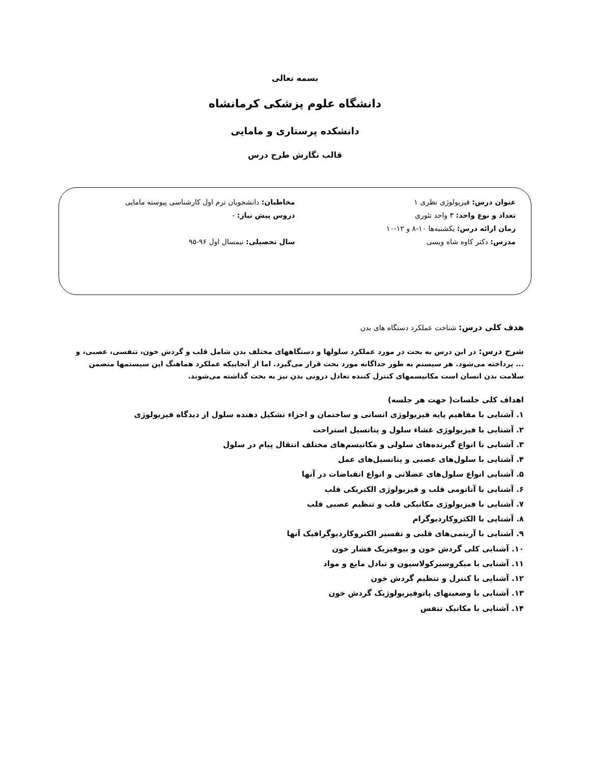بسمه تعالی
دانشگاه علوم پزشکی کرمانشاه
دانشکده پرستاری و مامایی
قالب نگارش طرح درس
عنوان درس: فیزیولوژی نظری ۱
مخاطبان: دانشجویان ترم اول کارشناسی پیوسته مامایی
تعداد و نوع واحد: ۳ واحد تئوری
دروس پیش نیاز: -
زمان ارائه درس: یکشنبه‌ها ۱۰-۸ و ۱۲-۱۰
مدرس: دکتر کاوه شاه ویسی
سال تحصیلی: نیمسال اول ۹۶-۹۵
هدف کلی درس: شناخت عملکرد دستگاه های بدن
شرح درس: در این درس به بحث در مورد عملکرد سلولها و دستگاههای مختلف بدن شامل قلب و گردش خون، تنفسی، عصبی، و ... پرداخته می‌شود. هر سیستم به طور جداگانه مورد بحث قرار می‌گیرد. اما از آنجاییکه عملکرد هماهنگ این سیستمها متضمن سلامت بدن انسان است مکانیسمهای کنترل کننده تعادل درونی بدن نیز به بحث گذاشته می‌شوند.
اهداف کلی جلسات( جهت هر جلسه)
۱. آشنایی با مفاهیم پایه فیزیولوژی انسانی و ساختمان و اجزاء تشکیل دهنده سلول از دیدگاه فیزیولوژی
۲. آشنایی با فیزیولوژی غشاء سلول و پتانسیل استراحت
۳. آشنایی با انواع گیرنده‌های سلولی و مکانیسم‌های مختلف انتقال پیام در سلول
۴. آشنایی با سلول‌های عصبی و پتانسیل‌های عمل
۵. آشنایی انواع سلول‌های عضلانی و انواع انقباضات در آنها
۶. آشنایی با آناتومی قلب و فیزیولوژی الکتریکی قلب
۷. آشنایی با فیزیولوژی مکانیکی قلب و تنظیم عصبی قلب
۸. آشنایی با الکتروکاردیوگرام
۹. آشنایی با آریتمی‌های قلبی و تفسیر الکتروکاردیوگرافیک آنها
۱۰. آشنایی کلی گردش خون و بیوفیزیک فشار خون
۱۱. آشنایی با میکروسیرکولاسیون و تبادل مایع و مواد
۱۲. آشنایی با کنترل و تنظیم گردش خون
۱۳. آشنایی با وضعیتهای پاتوفیزیولوژیک گردش خون
۱۴. آشنایی با مکانیک تنفس